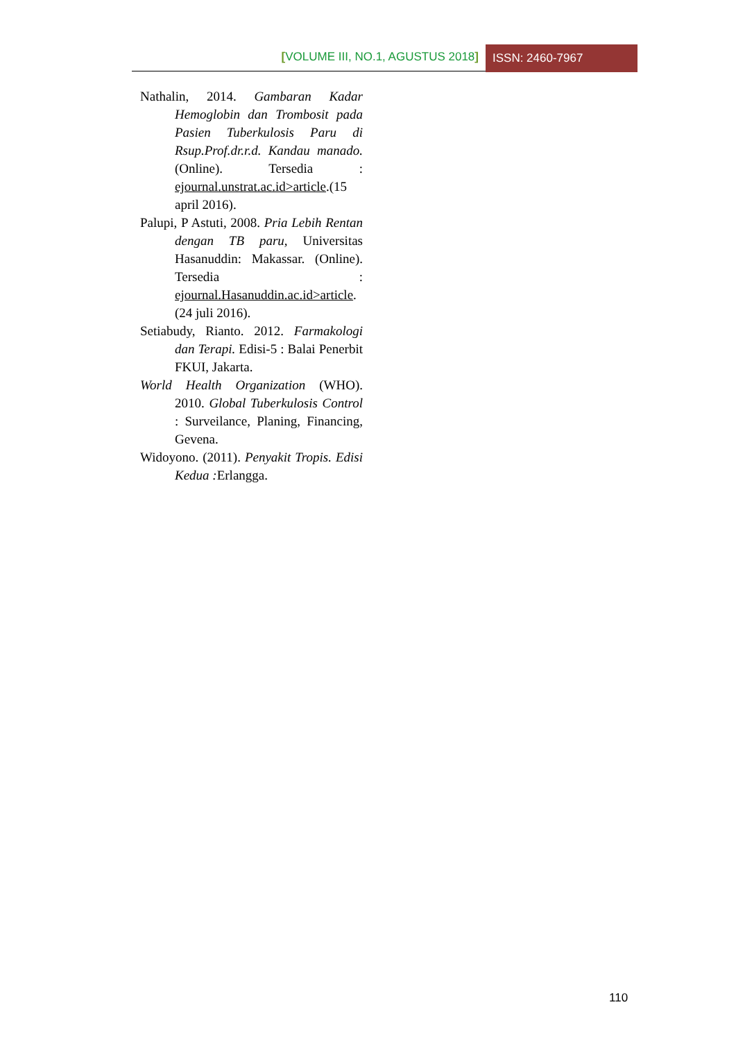[VOLUME III, NO.1, AGUSTUS 2018]
ISSN: 2460-7967
Nathalin, 2014. Gambaran Kadar Hemoglobin dan Trombosit pada Pasien Tuberkulosis Paru di Rsup.Prof.dr.r.d. Kandau manado.(Online). Tersedia : ejournal.unstrat.ac.id>article.(15 april 2016).
Palupi, P Astuti, 2008. Pria Lebih Rentan dengan TB paru, Universitas Hasanuddin: Makassar. (Online). Tersedia : ejournal.Hasanuddin.ac.id>article. (24 juli 2016).
Setiabudy, Rianto. 2012. Farmakologi dan Terapi. Edisi-5 : Balai Penerbit FKUI, Jakarta.
World Health Organization (WHO). 2010. Global Tuberkulosis Control : Surveilance, Planing, Financing, Gevena.
Widoyono. (2011). Penyakit Tropis. Edisi Kedua : Erlangga.
110